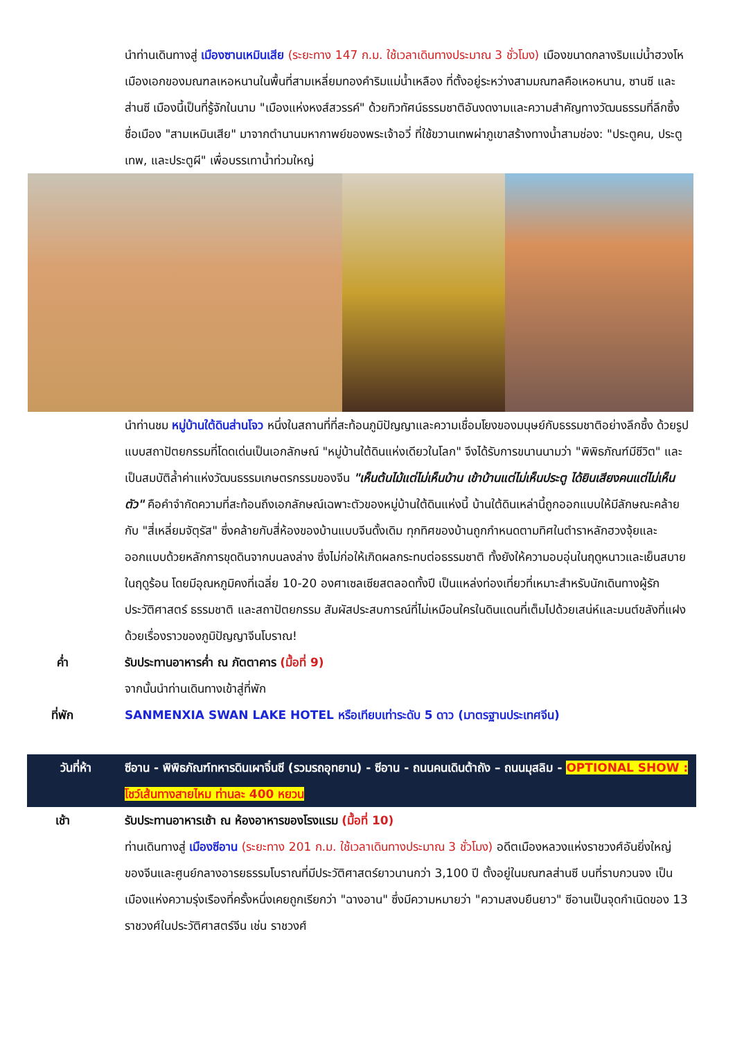นำท่านเดินทางสู่ เมืองซานเหมินเสีย (ระยะทาง 147 ก.ม. ใช้เวลาเดินทางประมาณ 3 ชั่วโมง) เมืองขนาดกลางริมแม่น้ำฮวงโห เมืองเอกของมณฑลเหอหนานในพื้นที่สามเหลี่ยมทองคำริมแม่น้ำเหลือง ที่ตั้งอยู่ระหว่างสามมณฑลคือเหอหนาน, ซานซี และส่านซี เมืองนี้เป็นที่รู้จักในนาม "เมืองแห่งหงส์สวรรค์" ด้วยทิวทัศน์ธรรมชาติอันงดงามและความสำคัญทางวัฒนธรรมที่ลึกซึ้ง ชื่อเมือง "สามเหมินเสีย" มาจากตำนานมหากาพย์ของพระเจ้าอวี่ ที่ใช้ขวานเทพผ่าภูเขาสร้างทางน้ำสามช่อง: "ประตูคน, ประตูเทพ, และประตูผี" เพื่อบรรเทาน้ำท่วมใหญ่
นำท่านชม หมู่บ้านใต้ดินส่านโจว หนึ่งในสถานที่ที่สะท้อนภูมิปัญญาและความเชื่อมโยงของมนุษย์กับธรรมชาติอย่างลึกซึ้ง ด้วยรูปแบบสถาปัตยกรรมที่โดดเด่นเป็นเอกลักษณ์ "หมู่บ้านใต้ดินแห่งเดียวในโลก" จึงได้รับการขนานนามว่า "พิพิธภัณฑ์มีชีวิต" และเป็นสมบัติล้ำค่าแห่งวัฒนธรรมเกษตรกรรมของจีน "เห็นต้นไม้แต่ไม่เห็นบ้าน เข้าบ้านแต่ไม่เห็นประตู ได้ยินเสียงคนแต่ไม่เห็นตัว" คือคำจำกัดความที่สะท้อนถึงเอกลักษณ์เฉพาะตัวของหมู่บ้านใต้ดินแห่งนี้ บ้านใต้ดินเหล่านี้ถูกออกแบบให้มีลักษณะคล้ายกับ "สี่เหลี่ยมจัตุรัส" ซึ่งคล้ายกับสี่ห้องของบ้านแบบจีนดั้งเดิม ทุกทิศของบ้านถูกกำหนดตามทิศในตำราหลักฮวงจุ้ยและออกแบบด้วยหลักการขุดดินจากบนลงล่าง ซึ่งไม่ก่อให้เกิดผลกระทบต่อธรรมชาติ ทั้งยังให้ความอบอุ่นในฤดูหนาวและเย็นสบายในฤดูร้อน โดยมีอุณหภูมิคงที่เฉลี่ย 10-20 องศาเซลเซียสตลอดทั้งปี เป็นแหล่งท่องเที่ยวที่เหมาะสำหรับนักเดินทางผู้รักประวัติศาสตร์ ธรรมชาติ และสถาปัตยกรรม สัมผัสประสบการณ์ที่ไม่เหมือนใครในดินแดนที่เต็มไปด้วยเสน่ห์และมนต์ขลังที่แฝงด้วยเรื่องราวของภูมิปัญญาจีนโบราณ!
ค่ำ รับประทานอาหารค่ำ ณ ภัตตาคาร (มื้อที่ 9)
จากนั้นนำท่านเดินทางเข้าสู่ที่พัก
ที่พัก SANMENXIA SWAN LAKE HOTEL หรือเทียบเท่าระดับ 5 ดาว (มาตรฐานประเทศจีน)
วันที่ห้า ซีอาน - พิพิธภัณฑ์ทหารดินเผาจิ๋นซี (รวมรถอุทยาน) - ซีอาน - ถนนคนเดินต้าถัง – ถนนมุสลิม - OPTIONAL SHOW : โชว์เส้นทางสายไหม ท่านละ 400 หยวน
เช้า รับประทานอาหารเช้า ณ ห้องอาหารของโรงแรม (มื้อที่ 10)
ท่านเดินทางสู่ เมืองซีอาน (ระยะทาง 201 ก.ม. ใช้เวลาเดินทางประมาณ 3 ชั่วโมง) อดีตเมืองหลวงแห่งราชวงศ์อันยิ่งใหญ่ของจีนและศูนย์กลางอารยธรรมโบราณที่มีประวัติศาสตร์ยาวนานกว่า 3,100 ปี ตั้งอยู่ในมณฑลส่านซี บนที่ราบกวนจง เป็นเมืองแห่งความรุ่งเรืองที่ครั้งหนึ่งเคยถูกเรียกว่า "ฉางอาน" ซึ่งมีความหมายว่า "ความสงบยืนยาว" ซีอานเป็นจุดกำเนิดของ 13 ราชวงศ์ในประวัติศาสตร์จีน เช่น ราชวงศ์